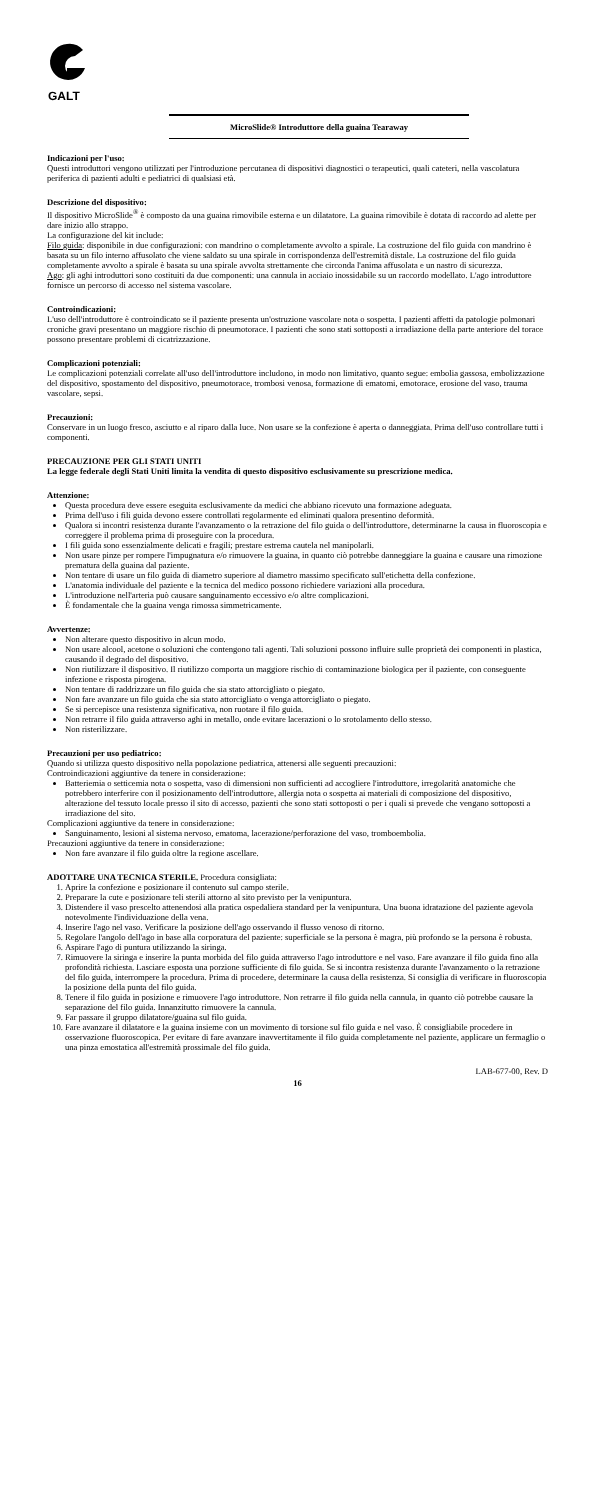GALT
MicroSlide® Introduttore della guaina Tearaway
Indicazioni per l'uso:
Questi introduttori vengono utilizzati per l'introduzione percutanea di dispositivi diagnostici o terapeutici, quali cateteri, nella vascolatura periferica di pazienti adulti e pediatrici di qualsiasi età.
Descrizione del dispositivo:
Il dispositivo MicroSlide<sup>®</sup> è composto da una guaina rimovibile esterna e un dilatatore. La guaina rimovibile è dotata di raccordo ad alette per dare inizio allo strappo.
La configurazione del kit include:
Filo guida: disponibile in due configurazioni: con mandrino o completamente avvolto a spirale. La costruzione del filo guida con mandrino è basata su un filo interno affusolato che viene saldato su una spirale in corrispondenza dell'estremità distale. La costruzione del filo guida completamente avvolto a spirale è basata su una spirale avvolta strettamente che circonda l'anima affusolata e un nastro di sicurezza.
Ago: gli aghi introduttori sono costituiti da due componenti: una cannula in acciaio inossidabile su un raccordo modellato. L'ago introduttore fornisce un percorso di accesso nel sistema vascolare.
Controindicazioni:
L'uso dell'introduttore è controindicato se il paziente presenta un'ostruzione vascolare nota o sospetta. I pazienti affetti da patologie polmonari croniche gravi presentano un maggiore rischio di pneumotorace. I pazienti che sono stati sottoposti a irradiazione della parte anteriore del torace possono presentare problemi di cicatrizzazione.
Complicazioni potenziali:
Le complicazioni potenziali correlate all'uso dell'introduttore includono, in modo non limitativo, quanto segue: embolia gassosa, embolizzazione del dispositivo, spostamento del dispositivo, pneumotorace, trombosi venosa, formazione di ematomi, emotorace, erosione del vaso, trauma vascolare, sepsi.
Precauzioni:
Conservare in un luogo fresco, asciutto e al riparo dalla luce. Non usare se la confezione è aperta o danneggiata. Prima dell'uso controllare tutti i componenti.
PRECAUZIONE PER GLI STATI UNITI
La legge federale degli Stati Uniti limita la vendita di questo dispositivo esclusivamente su prescrizione medica.
Attenzione:
Questa procedura deve essere eseguita esclusivamente da medici che abbiano ricevuto una formazione adeguata.
Prima dell'uso i fili guida devono essere controllati regolarmente ed eliminati qualora presentino deformità.
Qualora si incontri resistenza durante l'avanzamento o la retrazione del filo guida o dell'introduttore, determinarne la causa in fluoroscopia e correggere il problema prima di proseguire con la procedura.
I fili guida sono essenzialmente delicati e fragili; prestare estrema cautela nel manipolarli.
Non usare pinze per rompere l'impugnatura e/o rimuovere la guaina, in quanto ciò potrebbe danneggiare la guaina e causare una rimozione prematura della guaina dal paziente.
Non tentare di usare un filo guida di diametro superiore al diametro massimo specificato sull'etichetta della confezione.
L'anatomia individuale del paziente e la tecnica del medico possono richiedere variazioni alla procedura.
L'introduzione nell'arteria può causare sanguinamento eccessivo e/o altre complicazioni.
È fondamentale che la guaina venga rimossa simmetricamente.
Avvertenze:
Non alterare questo dispositivo in alcun modo.
Non usare alcool, acetone o soluzioni che contengono tali agenti. Tali soluzioni possono influire sulle proprietà dei componenti in plastica, causando il degrado del dispositivo.
Non riutilizzare il dispositivo. Il riutilizzo comporta un maggiore rischio di contaminazione biologica per il paziente, con conseguente infezione e risposta pirogena.
Non tentare di raddrizzare un filo guida che sia stato attorcigliato o piegato.
Non fare avanzare un filo guida che sia stato attorcigliato o venga attorcigliato o piegato.
Se si percepisce una resistenza significativa, non ruotare il filo guida.
Non retrarre il filo guida attraverso aghi in metallo, onde evitare lacerazioni o lo srotolamento dello stesso.
Non risterilizzare.
Precauzioni per uso pediatrico:
Quando si utilizza questo dispositivo nella popolazione pediatrica, attenersi alle seguenti precauzioni:
Controindicazioni aggiuntive da tenere in considerazione:
Batteriemia o setticemia nota o sospetta, vaso di dimensioni non sufficienti ad accogliere l'introduttore, irregolarità anatomiche che potrebbero interferire con il posizionamento dell'introduttore, allergia nota o sospetta ai materiali di composizione del dispositivo, alterazione del tessuto locale presso il sito di accesso, pazienti che sono stati sottoposti o per i quali si prevede che vengano sottoposti a irradiazione del sito.
Complicazioni aggiuntive da tenere in considerazione:
Sanguinamento, lesioni al sistema nervoso, ematoma, lacerazione/perforazione del vaso, tromboembolia.
Precauzioni aggiuntive da tenere in considerazione:
Non fare avanzare il filo guida oltre la regione ascellare.
ADOTTARE UNA TECNICA STERILE. Procedura consigliata:
1. Aprire la confezione e posizionare il contenuto sul campo sterile.
2. Preparare la cute e posizionare teli sterili attorno al sito previsto per la venipuntura.
3. Distendere il vaso prescelto attenendosi alla pratica ospedaliera standard per la venipuntura. Una buona idratazione del paziente agevola notevolmente l'individuazione della vena.
4. Inserire l'ago nel vaso. Verificare la posizione dell'ago osservando il flusso venoso di ritorno.
5. Regolare l'angolo dell'ago in base alla corporatura del paziente: superficiale se la persona è magra, più profondo se la persona è robusta.
6. Aspirare l'ago di puntura utilizzando la siringa.
7. Rimuovere la siringa e inserire la punta morbida del filo guida attraverso l'ago introduttore e nel vaso. Fare avanzare il filo guida fino alla profondità richiesta. Lasciare esposta una porzione sufficiente di filo guida. Se si incontra resistenza durante l'avanzamento o la retrazione del filo guida, interrompere la procedura. Prima di procedere, determinare la causa della resistenza. Si consiglia di verificare in fluoroscopia la posizione della punta del filo guida.
8. Tenere il filo guida in posizione e rimuovere l'ago introduttore. Non retrarre il filo guida nella cannula, in quanto ciò potrebbe causare la separazione del filo guida. Innanzitutto rimuovere la cannula.
9. Far passare il gruppo dilatatore/guaina sul filo guida.
10. Fare avanzare il dilatatore e la guaina insieme con un movimento di torsione sul filo guida e nel vaso. È consigliabile procedere in osservazione fluoroscopica. Per evitare di fare avanzare inavvertitamente il filo guida completamente nel paziente, applicare un fermaglio o una pinza emostatica all'estremità prossimale del filo guida.
LAB-677-00, Rev. D
16